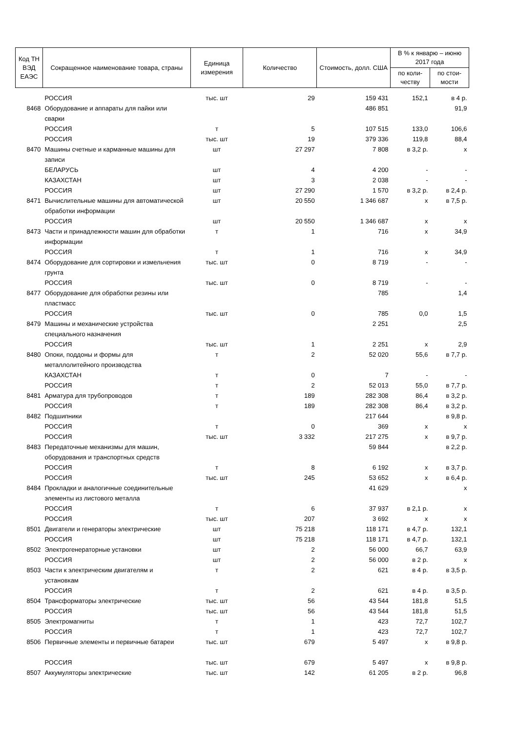| Код ТН ВЭД ЕАЭС | Сокращенное наименование товара, страны | Единица измерения | Количество | Стоимость, долл. США | В % к январю – июню 2017 года | |
| --- | --- | --- | --- | --- | --- | --- |
| | | | | | по коли-честву | по стои-мости |
| | РОССИЯ | тыс. шт | 29 | 159 431 | 152,1 | в 4 р. |
| 8468 | Оборудование и аппараты для пайки или сварки | | | 486 851 | | 91,9 |
| | РОССИЯ | т | 5 | 107 515 | 133,0 | 106,6 |
| | РОССИЯ | тыс. шт | 19 | 379 336 | 119,8 | 88,4 |
| 8470 | Машины счетные и карманные машины для записи | шт | 27 297 | 7 808 | в 3,2 р. | х |
| | БЕЛАРУСЬ | шт | 4 | 4 200 | - | - |
| | КАЗАХСТАН | шт | 3 | 2 038 | - | - |
| | РОССИЯ | шт | 27 290 | 1 570 | в 3,2 р. | в 2,4 р. |
| 8471 | Вычислительные машины для автоматической обработки информации | шт | 20 550 | 1 346 687 | х | в 7,5 р. |
| | РОССИЯ | шт | 20 550 | 1 346 687 | х | х |
| 8473 | Части и принадлежности машин для обработки информации | т | 1 | 716 | х | 34,9 |
| | РОССИЯ | т | 1 | 716 | х | 34,9 |
| 8474 | Оборудование для сортировки и измельчения грунта | тыс. шт | 0 | 8 719 | - | - |
| | РОССИЯ | тыс. шт | 0 | 8 719 | - | - |
| 8477 | Оборудование для обработки резины или пластмасс | | | 785 | | 1,4 |
| | РОССИЯ | тыс. шт | 0 | 785 | 0,0 | 1,5 |
| 8479 | Машины и механические устройства специального назначения | | | 2 251 | | 2,5 |
| | РОССИЯ | тыс. шт | 1 | 2 251 | х | 2,9 |
| 8480 | Опоки, поддоны и формы для металлолитейного производства | т | 2 | 52 020 | 55,6 | в 7,7 р. |
| | КАЗАХСТАН | т | 0 | 7 | - | - |
| | РОССИЯ | т | 2 | 52 013 | 55,0 | в 7,7 р. |
| 8481 | Арматура для трубопроводов | т | 189 | 282 308 | 86,4 | в 3,2 р. |
| | РОССИЯ | т | 189 | 282 308 | 86,4 | в 3,2 р. |
| 8482 | Подшипники | | | 217 644 | | в 9,8 р. |
| | РОССИЯ | т | 0 | 369 | х | х |
| | РОССИЯ | тыс. шт | 3 332 | 217 275 | х | в 9,7 р. |
| 8483 | Передаточные механизмы для машин, оборудования и транспортных средств | | | 59 844 | | в 2,2 р. |
| | РОССИЯ | т | 8 | 6 192 | х | в 3,7 р. |
| | РОССИЯ | тыс. шт | 245 | 53 652 | х | в 6,4 р. |
| 8484 | Прокладки и аналогичные соединительные элементы из листового металла | | | 41 629 | | х |
| | РОССИЯ | т | 6 | 37 937 | в 2,1 р. | х |
| | РОССИЯ | тыс. шт | 207 | 3 692 | х | х |
| 8501 | Двигатели и генераторы электрические | шт | 75 218 | 118 171 | в 4,7 р. | 132,1 |
| | РОССИЯ | шт | 75 218 | 118 171 | в 4,7 р. | 132,1 |
| 8502 | Электрогенераторные установки | шт | 2 | 56 000 | 66,7 | 63,9 |
| | РОССИЯ | шт | 2 | 56 000 | в 2 р. | х |
| 8503 | Части к электрическим двигателям и установкам | т | 2 | 621 | в 4 р. | в 3,5 р. |
| | РОССИЯ | т | 2 | 621 | в 4 р. | в 3,5 р. |
| 8504 | Трансформаторы электрические | тыс. шт | 56 | 43 544 | 181,8 | 51,5 |
| | РОССИЯ | тыс. шт | 56 | 43 544 | 181,8 | 51,5 |
| 8505 | Электромагниты | т | 1 | 423 | 72,7 | 102,7 |
| | РОССИЯ | т | 1 | 423 | 72,7 | 102,7 |
| 8506 | Первичные элементы и первичные батареи | тыс. шт | 679 | 5 497 | х | в 9,8 р. |
| | РОССИЯ | тыс. шт | 679 | 5 497 | х | в 9,8 р. |
| 8507 | Аккумуляторы электрические | тыс. шт | 142 | 61 205 | в 2 р. | 96,8 |